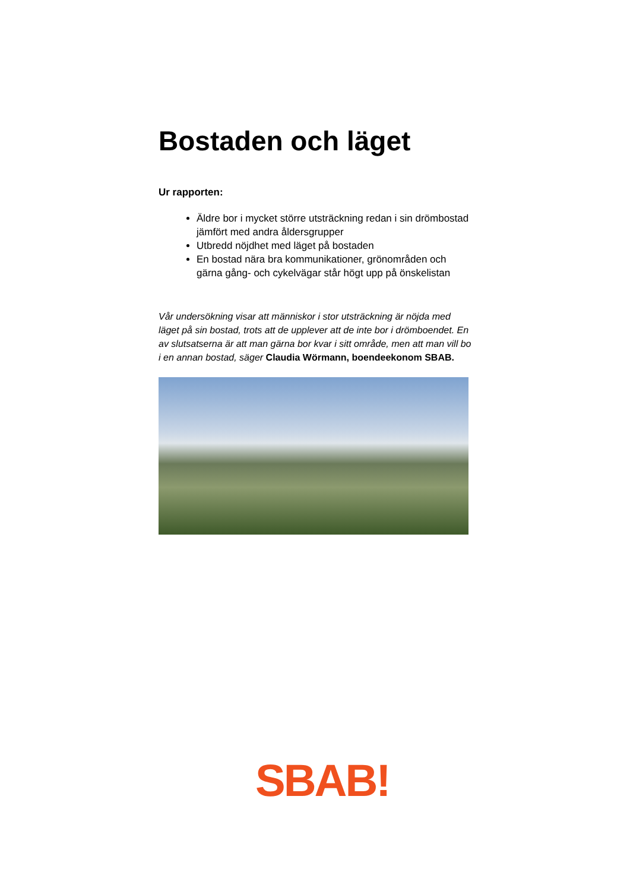Bostaden och läget
Ur rapporten:
Äldre bor i mycket större utsträckning redan i sin drömbostad jämfört med andra åldersgrupper
Utbredd nöjdhet med läget på bostaden
En bostad nära bra kommunikationer, grönområden och gärna gång- och cykelvägar står högt upp på önskelistan
Vår undersökning visar att människor i stor utsträckning är nöjda med läget på sin bostad, trots att de upplever att de inte bor i drömboendet. En av slutsatserna är att man gärna bor kvar i sitt område, men att man vill bo i en annan bostad, säger Claudia Wörmann, boendeekonom SBAB.
SBAB!